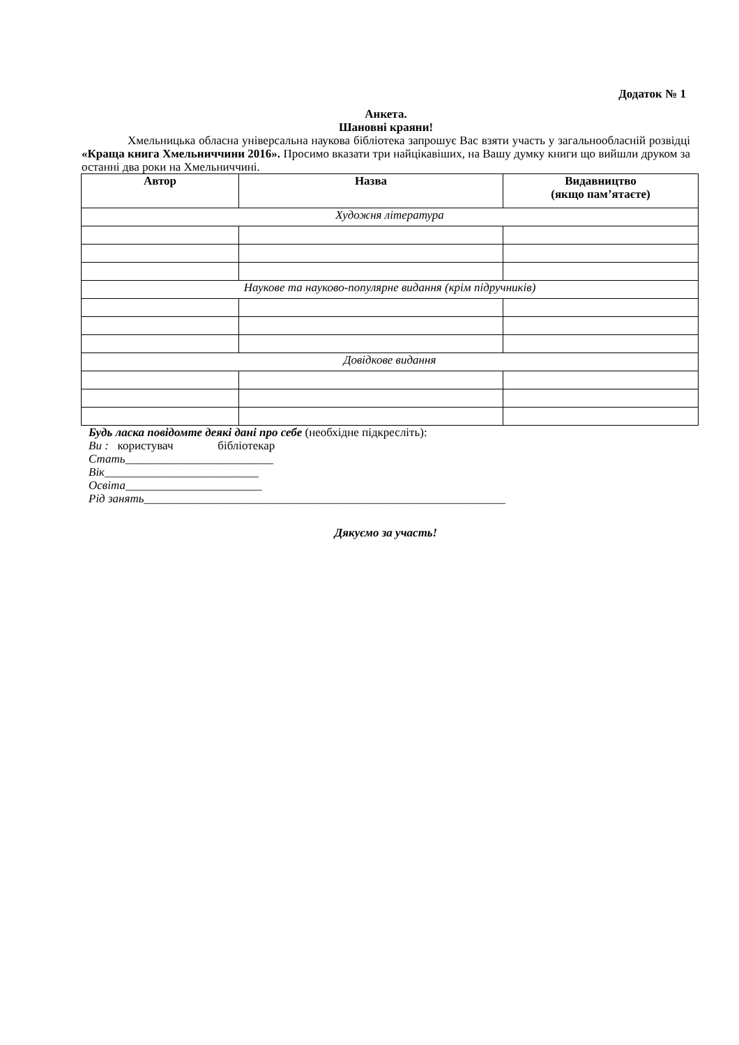Додаток № 1
Анкета.
Шановні краяни!
Хмельницька обласна універсальна наукова бібліотека запрошує Вас взяти участь у загальнообласній розвідці «Краща книга Хмельниччини 2016». Просимо вказати три найцікавіших, на Вашу думку книги що вийшли друком за останні два роки на Хмельниччині.
| Автор | Назва | Видавництво (якщо пам’ятаєте) |
| --- | --- | --- |
| Художня література | | |
| Наукове та науково-популярне видання (крім підручників) | | |
| Довідкове видання | | |
Будь ласка повідомте деякі дані про себе (необхідне підкресліть):
Ви : користувач бібліотекар
Стать_________________________
Вік__________________________
Освіта_______________________
Рід занять_____________________________________________________________
Дякуємо за участь!